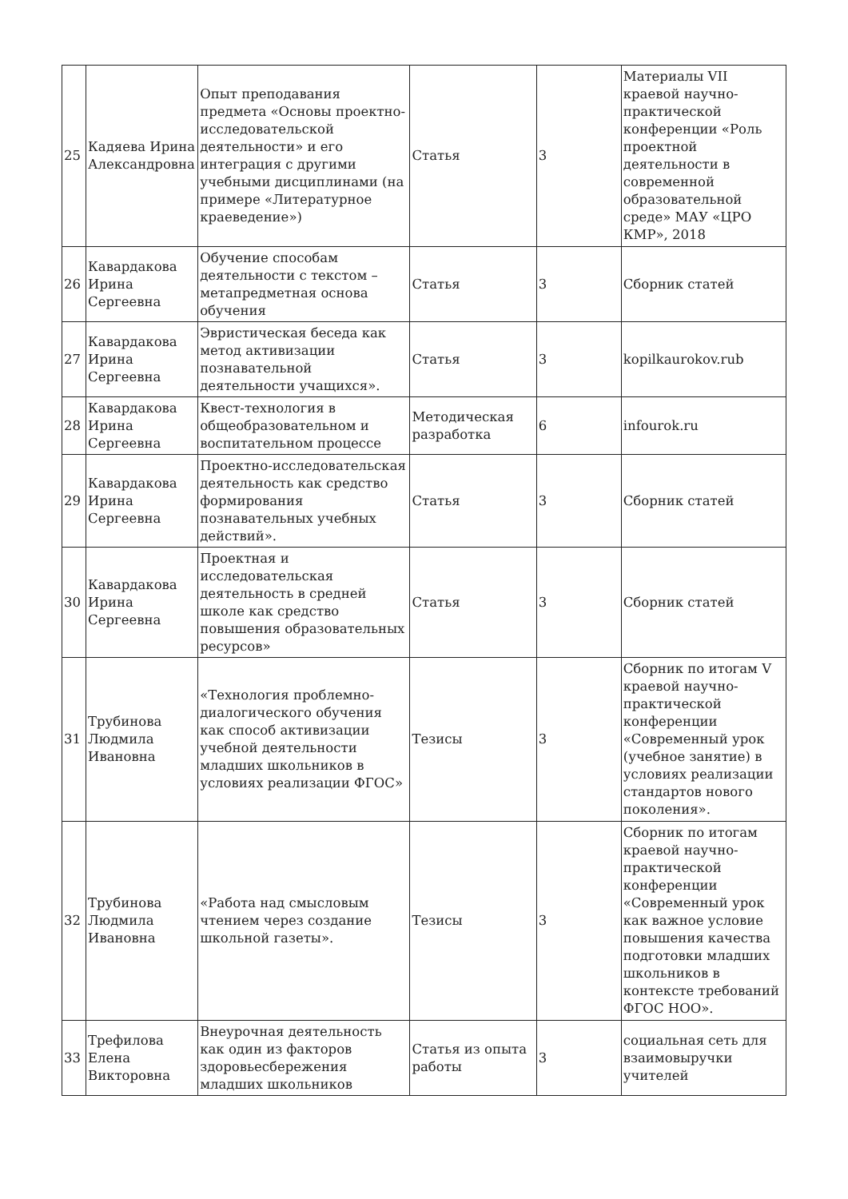| 25 | Кадяева Ирина Александровна | Опыт преподавания предмета «Основы проектно-исследовательской деятельности» и его интеграция с другими учебными дисциплинами (на примере «Литературное краеведение») | Статья | 3 | Материалы VII краевой научно-практической конференции «Роль проектной деятельности в современной образовательной среде» МАУ «ЦРО КМР», 2018 |
| 26 | Кавардакова Ирина Сергеевна | Обучение способам деятельности с текстом – метапредметная основа обучения | Статья | 3 | Сборник статей |
| 27 | Кавардакова Ирина Сергеевна | Эвристическая беседа как метод активизации познавательной деятельности учащихся». | Статья | 3 | kopilkaurokov.rub |
| 28 | Кавардакова Ирина Сергеевна | Квест-технология в общеобразовательном и воспитательном процессе | Методическая разработка | 6 | infourok.ru |
| 29 | Кавардакова Ирина Сергеевна | Проектно-исследовательская деятельность как средство формирования познавательных учебных действий». | Статья | 3 | Сборник статей |
| 30 | Кавардакова Ирина Сергеевна | Проектная и исследовательская деятельность в средней школе как средство повышения образовательных ресурсов» | Статья | 3 | Сборник статей |
| 31 | Трубинова Людмила Ивановна | «Технология проблемно-диалогического обучения как способ активизации учебной деятельности младших школьников в условиях реализации ФГОС» | Тезисы | 3 | Сборник по итогам V краевой научно-практической конференции «Современный урок (учебное занятие) в условиях реализации стандартов нового поколения». |
| 32 | Трубинова Людмила Ивановна | «Работа над смысловым чтением через создание школьной газеты». | Тезисы | 3 | Сборник по итогам краевой научно-практической конференции «Современный урок как важное условие повышения качества подготовки младших школьников в контексте требований ФГОС НОО». |
| 33 | Трефилова Елена Викторовна | Внеурочная деятельность как один из факторов здоровьесбережения младших школьников | Статья из опыта работы | 3 | социальная сеть для взаимовыручки учителей |